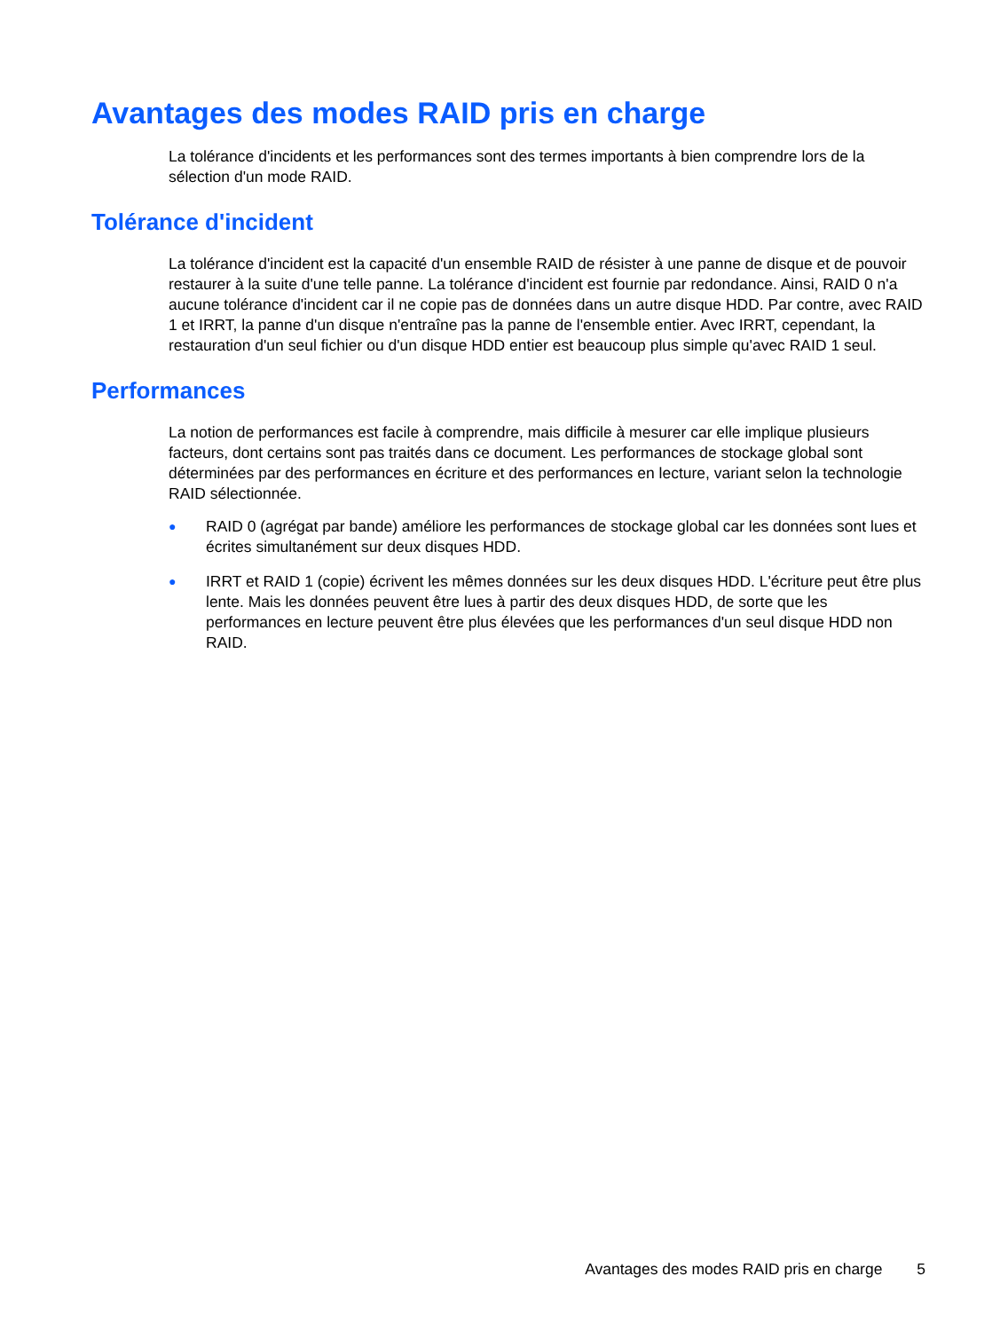Avantages des modes RAID pris en charge
La tolérance d'incidents et les performances sont des termes importants à bien comprendre lors de la sélection d'un mode RAID.
Tolérance d'incident
La tolérance d'incident est la capacité d'un ensemble RAID de résister à une panne de disque et de pouvoir restaurer à la suite d'une telle panne. La tolérance d'incident est fournie par redondance. Ainsi, RAID 0 n'a aucune tolérance d'incident car il ne copie pas de données dans un autre disque HDD. Par contre, avec RAID 1 et IRRT, la panne d'un disque n'entraîne pas la panne de l'ensemble entier. Avec IRRT, cependant, la restauration d'un seul fichier ou d'un disque HDD entier est beaucoup plus simple qu'avec RAID 1 seul.
Performances
La notion de performances est facile à comprendre, mais difficile à mesurer car elle implique plusieurs facteurs, dont certains sont pas traités dans ce document. Les performances de stockage global sont déterminées par des performances en écriture et des performances en lecture, variant selon la technologie RAID sélectionnée.
● RAID 0 (agrégat par bande) améliore les performances de stockage global car les données sont lues et écrites simultanément sur deux disques HDD.
● IRRT et RAID 1 (copie) écrivent les mêmes données sur les deux disques HDD. L'écriture peut être plus lente. Mais les données peuvent être lues à partir des deux disques HDD, de sorte que les performances en lecture peuvent être plus élevées que les performances d'un seul disque HDD non RAID.
Avantages des modes RAID pris en charge 5